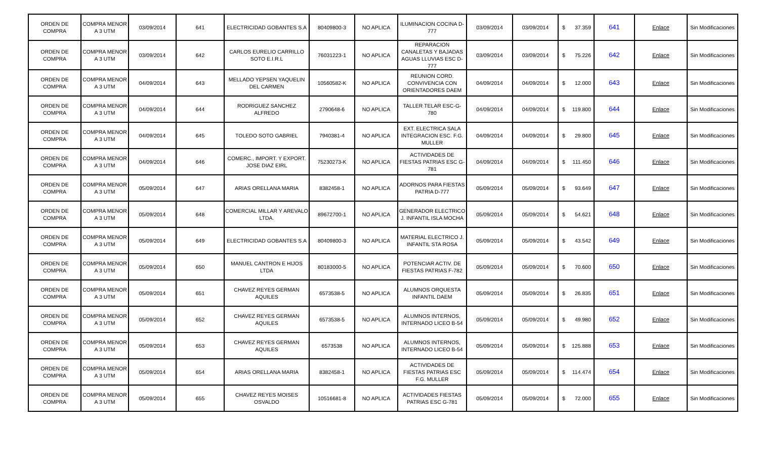| ORDEN DE COMPRA | COMPRA MENOR A 3 UTM | 03/09/2014 | 641 | ELECTRICIDAD GOBANTES S.A | 80409800-3 | NO APLICA | ILUMINACION COCINA D-777 | 03/09/2014 | 03/09/2014 | $ 37.359 | 641 | Enlace | Sin Modificaciones |
| ORDEN DE COMPRA | COMPRA MENOR A 3 UTM | 03/09/2014 | 642 | CARLOS EURELIO CARRILLO SOTO E.I.R.L | 76031223-1 | NO APLICA | REPARACION CANALETAS Y BAJADAS AGUAS LLUVIAS ESC D-777 | 03/09/2014 | 03/09/2014 | $ 75.226 | 642 | Enlace | Sin Modificaciones |
| ORDEN DE COMPRA | COMPRA MENOR A 3 UTM | 04/09/2014 | 643 | MELLADO YEPSEN YAQUELIN DEL CARMEN | 10560582-K | NO APLICA | REUNION CORD. CONVIVENCIA CON ORIENTADORES DAEM | 04/09/2014 | 04/09/2014 | $ 12.000 | 643 | Enlace | Sin Modificaciones |
| ORDEN DE COMPRA | COMPRA MENOR A 3 UTM | 04/09/2014 | 644 | RODRIGUEZ SANCHEZ ALFREDO | 2790648-6 | NO APLICA | TALLER TELAR ESC-G-780 | 04/09/2014 | 04/09/2014 | $ 119.800 | 644 | Enlace | Sin Modificaciones |
| ORDEN DE COMPRA | COMPRA MENOR A 3 UTM | 04/09/2014 | 645 | TOLEDO SOTO GABRIEL | 7940381-4 | NO APLICA | EXT. ELECTRICA SALA INTEGRACION ESC. F.G. MULLER | 04/09/2014 | 04/09/2014 | $ 29.800 | 645 | Enlace | Sin Modificaciones |
| ORDEN DE COMPRA | COMPRA MENOR A 3 UTM | 04/09/2014 | 646 | COMERC., IMPORT. Y EXPORT. JOSE DIAZ EIRL | 75230273-K | NO APLICA | ACTIVIDADES DE FIESTAS PATRIAS ESC G-781 | 04/09/2014 | 04/09/2014 | $ 111.450 | 646 | Enlace | Sin Modificaciones |
| ORDEN DE COMPRA | COMPRA MENOR A 3 UTM | 05/09/2014 | 647 | ARIAS ORELLANA MARIA | 8382458-1 | NO APLICA | ADORNOS PARA FIESTAS PATRIA D-777 | 05/09/2014 | 05/09/2014 | $ 93.649 | 647 | Enlace | Sin Modificaciones |
| ORDEN DE COMPRA | COMPRA MENOR A 3 UTM | 05/09/2014 | 648 | COMERCIAL MILLAR Y AREVALO LTDA. | 89672700-1 | NO APLICA | GENERADOR ELECTRICO J. INFANTIL ISLA MOCHA | 05/09/2014 | 05/09/2014 | $ 54.621 | 648 | Enlace | Sin Modificaciones |
| ORDEN DE COMPRA | COMPRA MENOR A 3 UTM | 05/09/2014 | 649 | ELECTRICIDAD GOBANTES S.A | 80409800-3 | NO APLICA | MATERIAL ELECTRICO J. INFANTIL STA ROSA | 05/09/2014 | 05/09/2014 | $ 43.542 | 649 | Enlace | Sin Modificaciones |
| ORDEN DE COMPRA | COMPRA MENOR A 3 UTM | 05/09/2014 | 650 | MANUEL CANTRON E HIJOS LTDA | 80183000-5 | NO APLICA | POTENCIAR ACTIV. DE FIESTAS PATRIAS F-782 | 05/09/2014 | 05/09/2014 | $ 70.600 | 650 | Enlace | Sin Modificaciones |
| ORDEN DE COMPRA | COMPRA MENOR A 3 UTM | 05/09/2014 | 651 | CHAVEZ REYES GERMAN AQUILES | 6573538-5 | NO APLICA | ALUMNOS ORQUESTA INFANTIL DAEM | 05/09/2014 | 05/09/2014 | $ 26.835 | 651 | Enlace | Sin Modificaciones |
| ORDEN DE COMPRA | COMPRA MENOR A 3 UTM | 05/09/2014 | 652 | CHAVEZ REYES GERMAN AQUILES | 6573538-5 | NO APLICA | ALUMNOS INTERNOS, INTERNADO LICEO B-54 | 05/09/2014 | 05/09/2014 | $ 49.980 | 652 | Enlace | Sin Modificaciones |
| ORDEN DE COMPRA | COMPRA MENOR A 3 UTM | 05/09/2014 | 653 | CHAVEZ REYES GERMAN AQUILES | 6573538 | NO APLICA | ALUMNOS INTERNOS, INTERNADO LICEO B-54 | 05/09/2014 | 05/09/2014 | $ 125.888 | 653 | Enlace | Sin Modificaciones |
| ORDEN DE COMPRA | COMPRA MENOR A 3 UTM | 05/09/2014 | 654 | ARIAS ORELLANA MARIA | 8382458-1 | NO APLICA | ACTIVIDADES DE FIESTAS PATRIAS ESC F.G. MULLER | 05/09/2014 | 05/09/2014 | $ 114.474 | 654 | Enlace | Sin Modificaciones |
| ORDEN DE COMPRA | COMPRA MENOR A 3 UTM | 05/09/2014 | 655 | CHAVEZ REYES MOISES OSVALDO | 10516681-8 | NO APLICA | ACTIVIDADES FIESTAS PATRIAS ESC G-781 | 05/09/2014 | 05/09/2014 | $ 72.000 | 655 | Enlace | Sin Modificaciones |